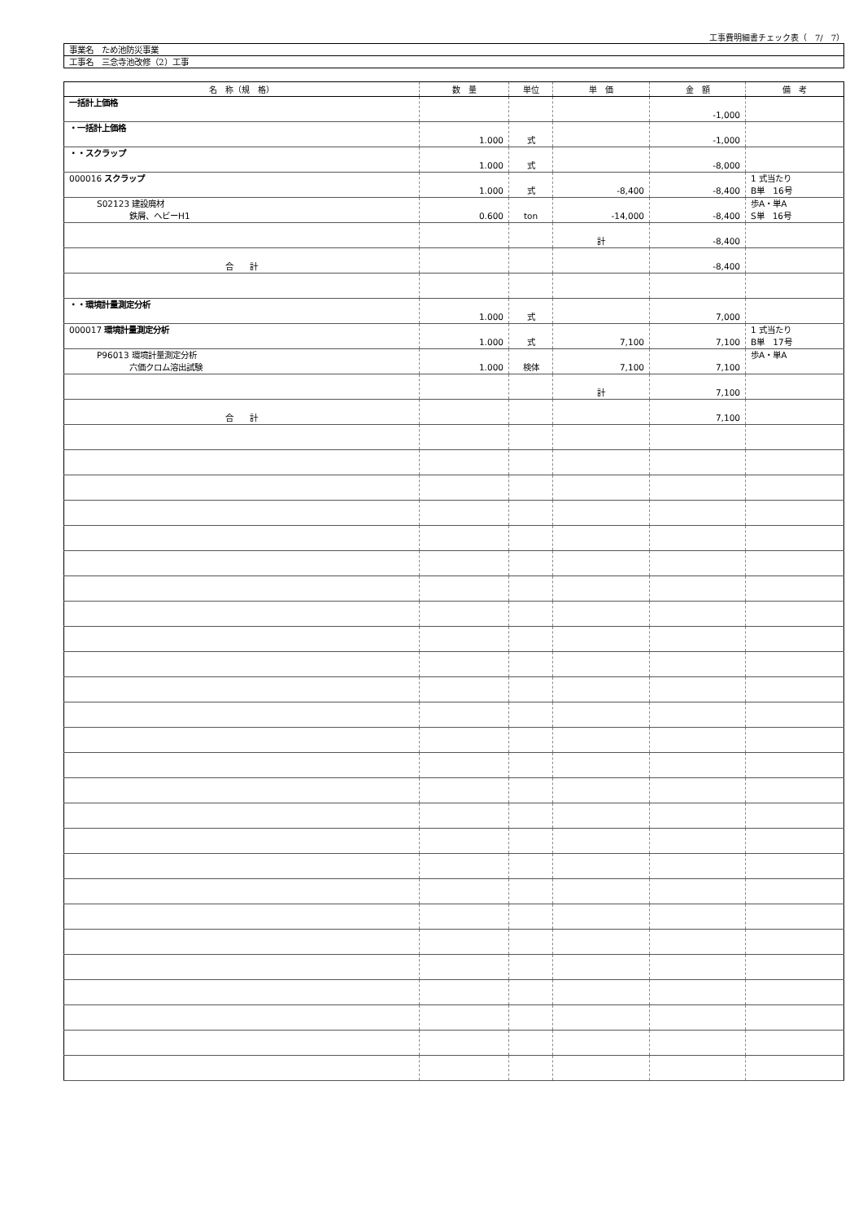工事費明細書チェック表（　7/　7）
事業名　ため池防災事業
工事名　三念寺池改修（2）工事
| 名 称（規 格） | 数 量 | 単位 | 単 価 | 金 額 | 備 考 |
| --- | --- | --- | --- | --- | --- |
| 一括計上価格 | | | | -1,000 | |
| ・一括計上価格 | 1.000 | 式 | | -1,000 | |
| ・・スクラップ | 1.000 | 式 | | -8,000 | |
| 000016 スクラップ | 1.000 | 式 | -8,400 | -8,400 | 1 式当たり B単 16号 |
| S02123 建設廃材 鉄屑、ヘビーH1 | 0.600 | ton | -14,000 | -8,400 | 歩A・単A S単 16号 |
| | | | 計 | -8,400 | |
| 合 計 | | | | -8,400 | |
| ・・環境計量測定分析 | 1.000 | 式 | | 7,000 | |
| 000017 環境計量測定分析 | 1.000 | 式 | 7,100 | 7,100 | 1 式当たり B単 17号 |
| P96013 環境計量測定分析 六価クロム溶出試験 | 1.000 | 検体 | 7,100 | 7,100 | 歩A・単A |
| | | | 計 | 7,100 | |
| 合 計 | | | | 7,100 | |